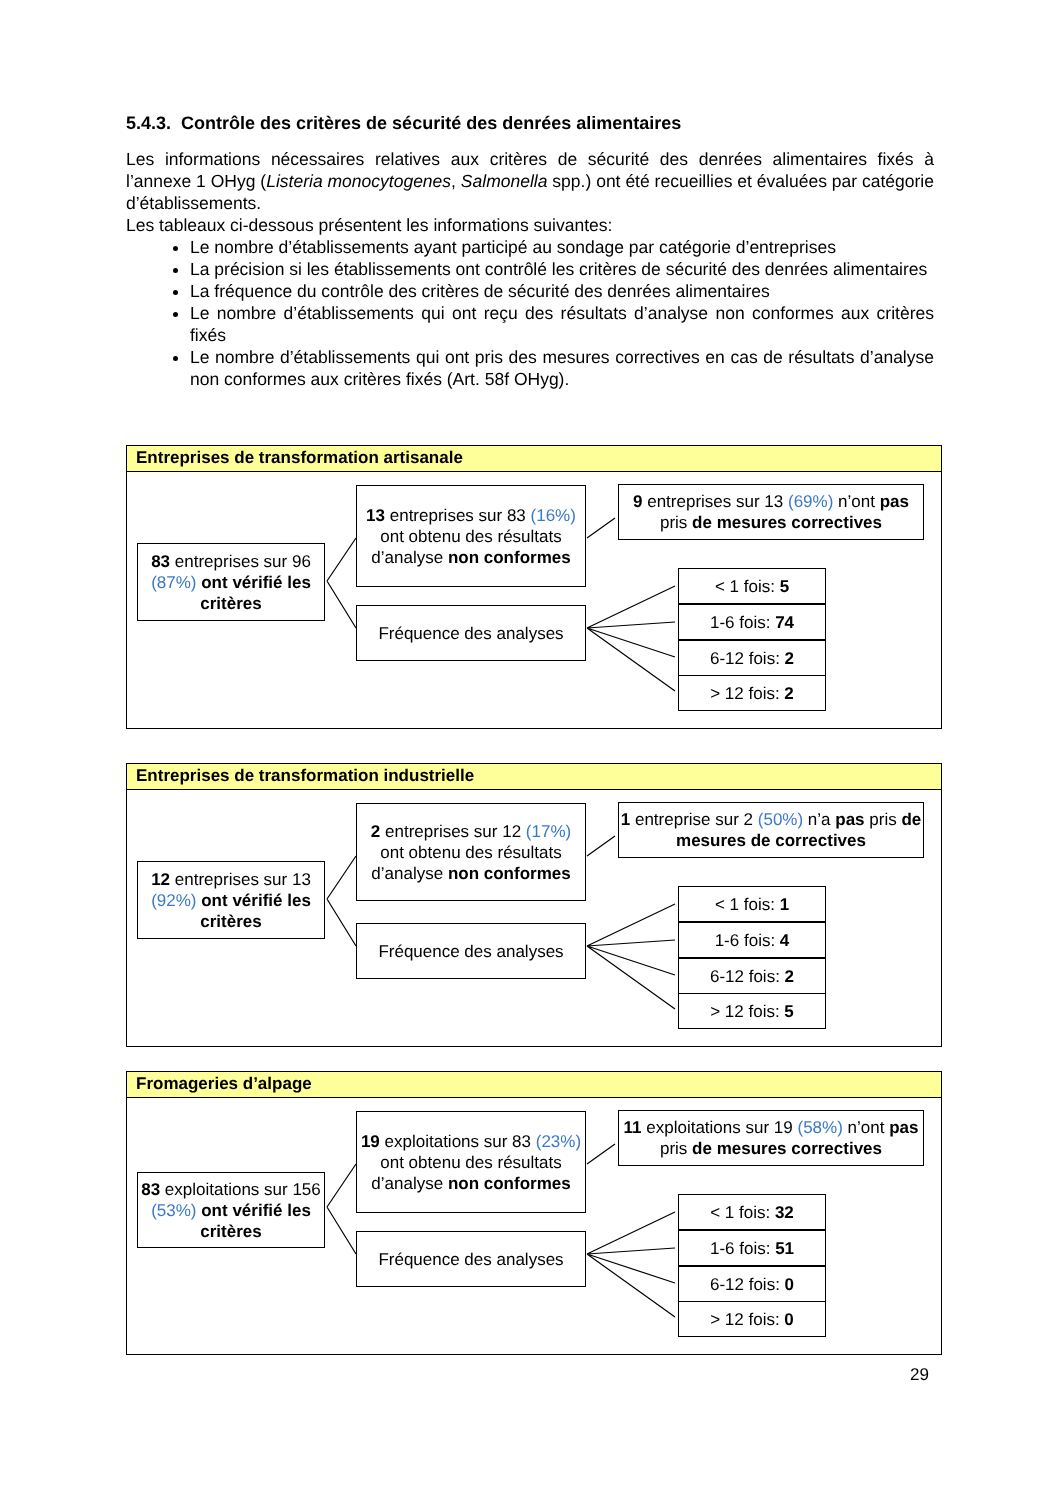5.4.3. Contrôle des critères de sécurité des denrées alimentaires
Les informations nécessaires relatives aux critères de sécurité des denrées alimentaires fixés à l’annexe 1 OHyg (Listeria monocytogenes, Salmonella spp.) ont été recueillies et évaluées par catégorie d’établissements.
Les tableaux ci-dessous présentent les informations suivantes:
Le nombre d’établissements ayant participé au sondage par catégorie d’entreprises
La précision si les établissements ont contrôlé les critères de sécurité des denrées alimentaires
La fréquence du contrôle des critères de sécurité des denrées alimentaires
Le nombre d’établissements qui ont reçu des résultats d’analyse non conformes aux critères fixés
Le nombre d’établissements qui ont pris des mesures correctives en cas de résultats d’analyse non conformes aux critères fixés (Art. 58f OHyg).
Entreprises de transformation artisanale
83 entreprises sur 96 (87%) ont vérifié les critères
13 entreprises sur 83 (16%) ont obtenu des résultats d’analyse non conformes
Fréquence des analyses
9 entreprises sur 13 (69%) n’ont pas pris de mesures correctives
< 1 fois: 5
1-6 fois: 74
6-12 fois: 2
> 12 fois: 2
Entreprises de transformation industrielle
12 entreprises sur 13 (92%) ont vérifié les critères
2 entreprises sur 12 (17%) ont obtenu des résultats d’analyse non conformes
Fréquence des analyses
1 entreprise sur 2 (50%) n’a pas pris de mesures de correctives
< 1 fois: 1
1-6 fois: 4
6-12 fois: 2
> 12 fois: 5
Fromageries d’alpage
83 exploitations sur 156 (53%) ont vérifié les critères
19 exploitations sur 83 (23%) ont obtenu des résultats d’analyse non conformes
Fréquence des analyses
11 exploitations sur 19 (58%) n’ont pas pris de mesures correctives
< 1 fois: 32
1-6 fois: 51
6-12 fois: 0
> 12 fois: 0
29